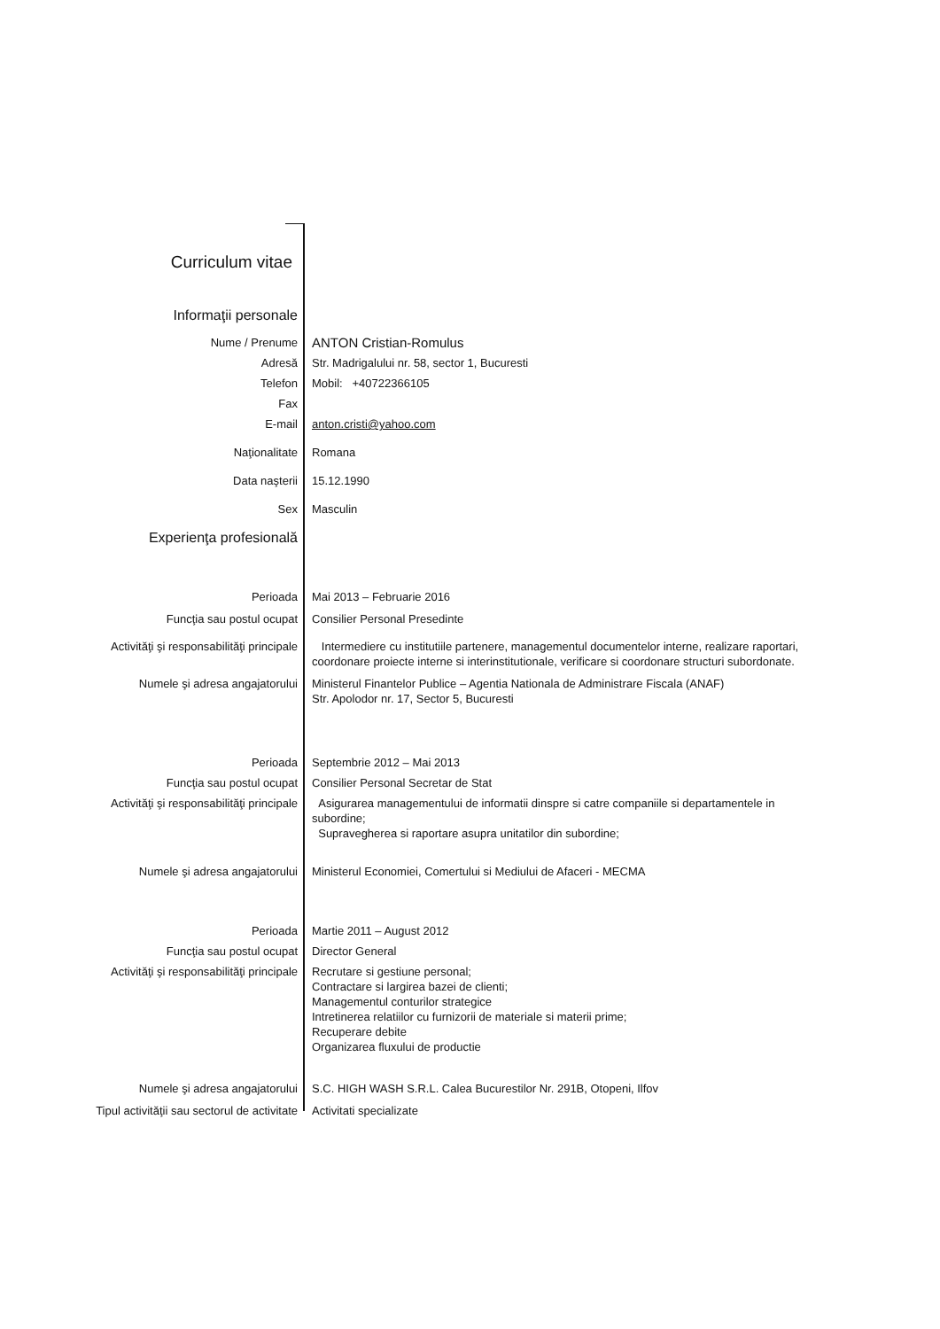Curriculum vitae
Informaţii personale
Nume / Prenume
ANTON Cristian-Romulus
Adresă Str. Madrigalului nr. 58, sector 1, Bucuresti
Telefon Mobil: +40722366105
Fax
E-mail anton.cristi@yahoo.com
Naţionalitate Romana
Data naşterii 15.12.1990
Sex Masculin
Experienţa profesională
Perioada Mai 2013 – Februarie 2016
Funcţia sau postul ocupat Consilier Personal Presedinte
Activităţi şi responsabilităţi principale Intermediere cu institutiile partenere, managementul documentelor interne, realizare raportari, coordonare proiecte interne si interinstitutionale, verificare si coordonare structuri subordonate.
Numele şi adresa angajatorului Ministerul Finantelor Publice – Agentia Nationala de Administrare Fiscala (ANAF)
Str. Apolodor nr. 17, Sector 5, Bucuresti
Perioada Septembrie 2012 – Mai 2013
Funcţia sau postul ocupat Consilier Personal Secretar de Stat
Activităţi şi responsabilităţi principale Asigurarea managementului de informatii dinspre si catre companiile si departamentele in subordine;
Supravegherea si raportare asupra unitatilor din subordine;
Numele şi adresa angajatorului Ministerul Economiei, Comertului si Mediului de Afaceri - MECMA
Perioada Martie 2011 – August 2012
Funcţia sau postul ocupat Director General
Activităţi şi responsabilităţi principale Recrutare si gestiune personal;
Contractare si largirea bazei de clienti;
Managementul conturilor strategice
Intretinerea relatiilor cu furnizorii de materiale si materii prime;
Recuperare debite
Organizarea fluxului de productie
Numele şi adresa angajatorului S.C. HIGH WASH S.R.L. Calea Bucurestilor Nr. 291B, Otopeni, Ilfov
Tipul activităţii sau sectorul de activitate
Activitati specializate